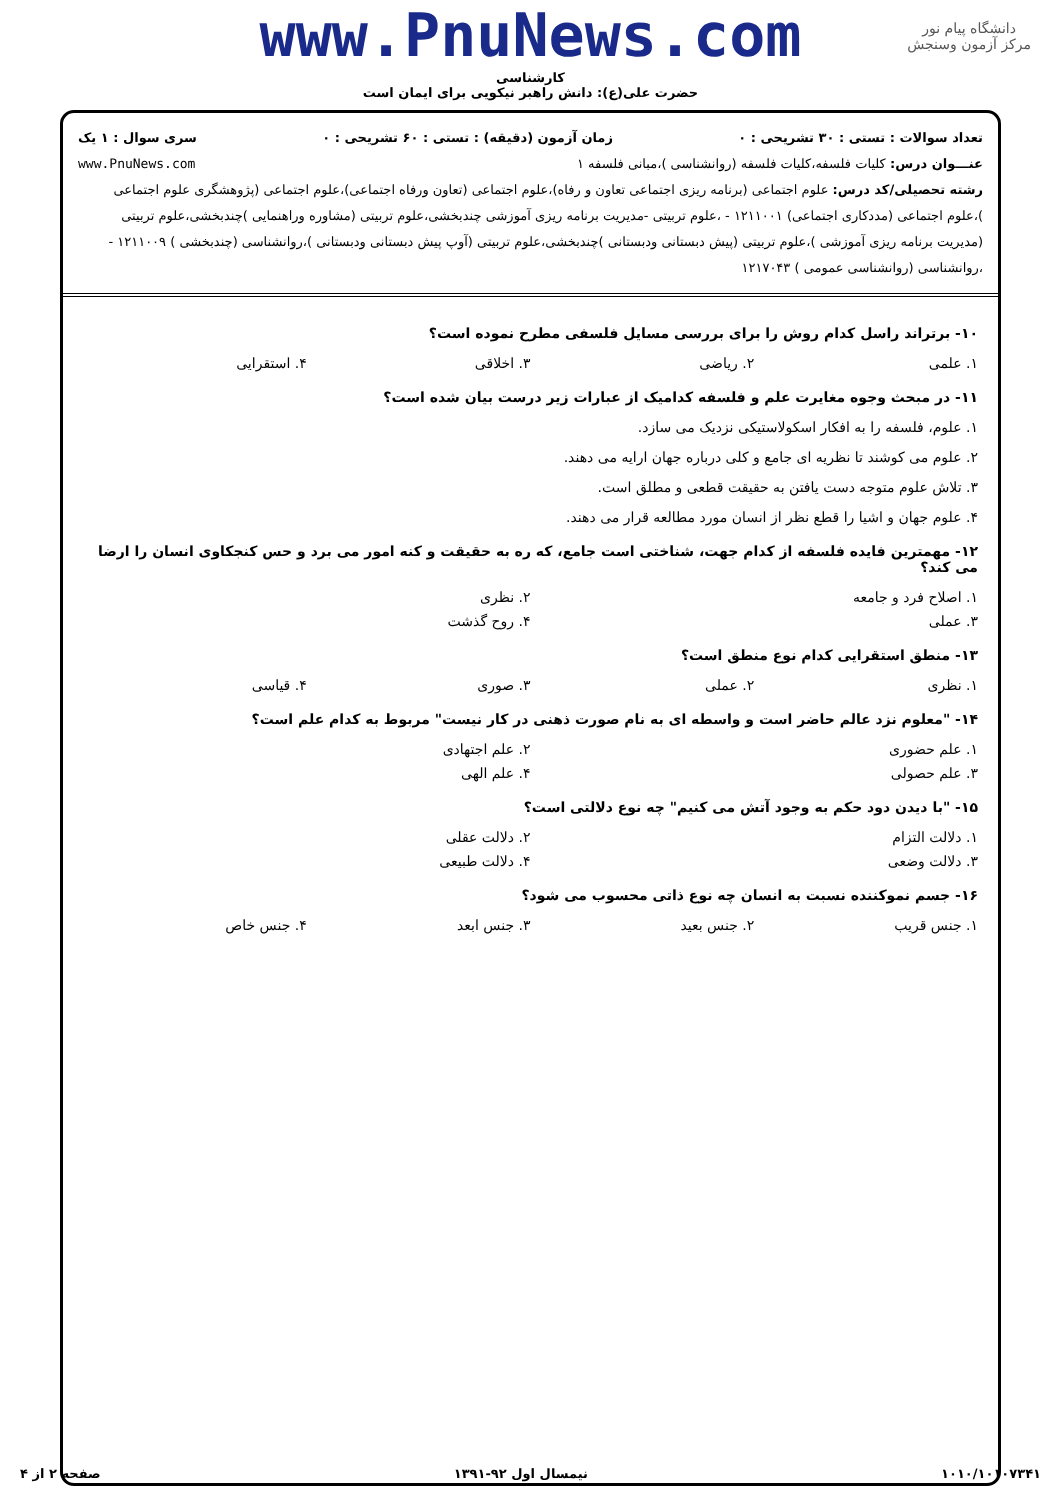دانشگاه پیام نور
مرکز آزمون وسنجش
www.PnuNews.com
کارشناسی
حضرت علی(ع): دانش راهبر نیکویی برای ایمان است
تعداد سوالات : تستی : ۳۰ تشریحی : ۰ زمان آزمون (دقیقه) : تستی : ۶۰ تشریحی : ۰ سری سوال : ۱ یک
عنـــوان درس: کلیات فلسفه،کلیات فلسفه (روانشناسی )،مبانی فلسفه ۱ www.PnuNews.com
رشته تحصیلی/کد درس: علوم اجتماعی (برنامه ریزی اجتماعی تعاون و رفاه)،علوم اجتماعی (تعاون ورفاه اجتماعی)،علوم اجتماعی (پژوهشگری علوم اجتماعی )،علوم اجتماعی (مددکاری اجتماعی) ۱۲۱۱۰۰۱ - ،علوم تربیتی -مدیریت برنامه ریزی آموزشی چندبخشی،علوم تربیتی (مشاوره وراهنمایی )چندبخشی،علوم تربیتی (مدیریت برنامه ریزی آموزشی )،علوم تربیتی (پیش دبستانی ودبستانی )چندبخشی،علوم تربیتی (آوپ پیش دبستانی ودبستانی )،روانشناسی (چندبخشی ) ۱۲۱۱۰۰۹ - ،روانشناسی (روانشناسی عمومی ) ۱۲۱۷۰۴۳
۱۰- برتراند راسل کدام روش را برای بررسی مسایل فلسفی مطرح نموده است؟
۱. علمی ۲. ریاضی ۳. اخلاقی ۴. استقرایی
۱۱- در مبحث وجوه مغایرت علم و فلسفه کدامیک از عبارات زیر درست بیان شده است؟
۱. علوم، فلسفه را به افکار اسکولاستیکی نزدیک می سازد.
۲. علوم می کوشند تا نظریه ای جامع و کلی درباره جهان ارایه می دهند.
۳. تلاش علوم متوجه دست یافتن به حقیقت قطعی و مطلق است.
۴. علوم جهان و اشیا را قطع نظر از انسان مورد مطالعه قرار می دهند.
۱۲- مهمترین فایده فلسفه از کدام جهت، شناختی است جامع، که ره به حقیقت و کنه امور می برد و حس کنجکاوی انسان را ارضا می کند؟
۱. اصلاح فرد و جامعه ۲. نظری
۳. عملی ۴. روح گذشت
۱۳- منطق استقرایی کدام نوع منطق است؟
۱. نظری ۲. عملی ۳. صوری ۴. قیاسی
۱۴- "معلوم نزد عالم حاضر است و واسطه ای به نام صورت ذهنی در کار نیست" مربوط به کدام علم است؟
۱. علم حضوری ۲. علم اجتهادی
۳. علم حصولی ۴. علم الهی
۱۵- "با دیدن دود حکم به وجود آتش می کنیم" چه نوع دلالتی است؟
۱. دلالت التزام ۲. دلالت عقلی
۳. دلالت وضعی ۴. دلالت طبیعی
۱۶- جسم نموکننده نسبت به انسان چه نوع ذاتی محسوب می شود؟
۱. جنس قریب ۲. جنس بعید ۳. جنس ابعد ۴. جنس خاص
۱۰۱۰/۱۰۱۰۷۳۴۱ نیمسال اول ۹۲-۱۳۹۱ صفحه ۲ از ۴